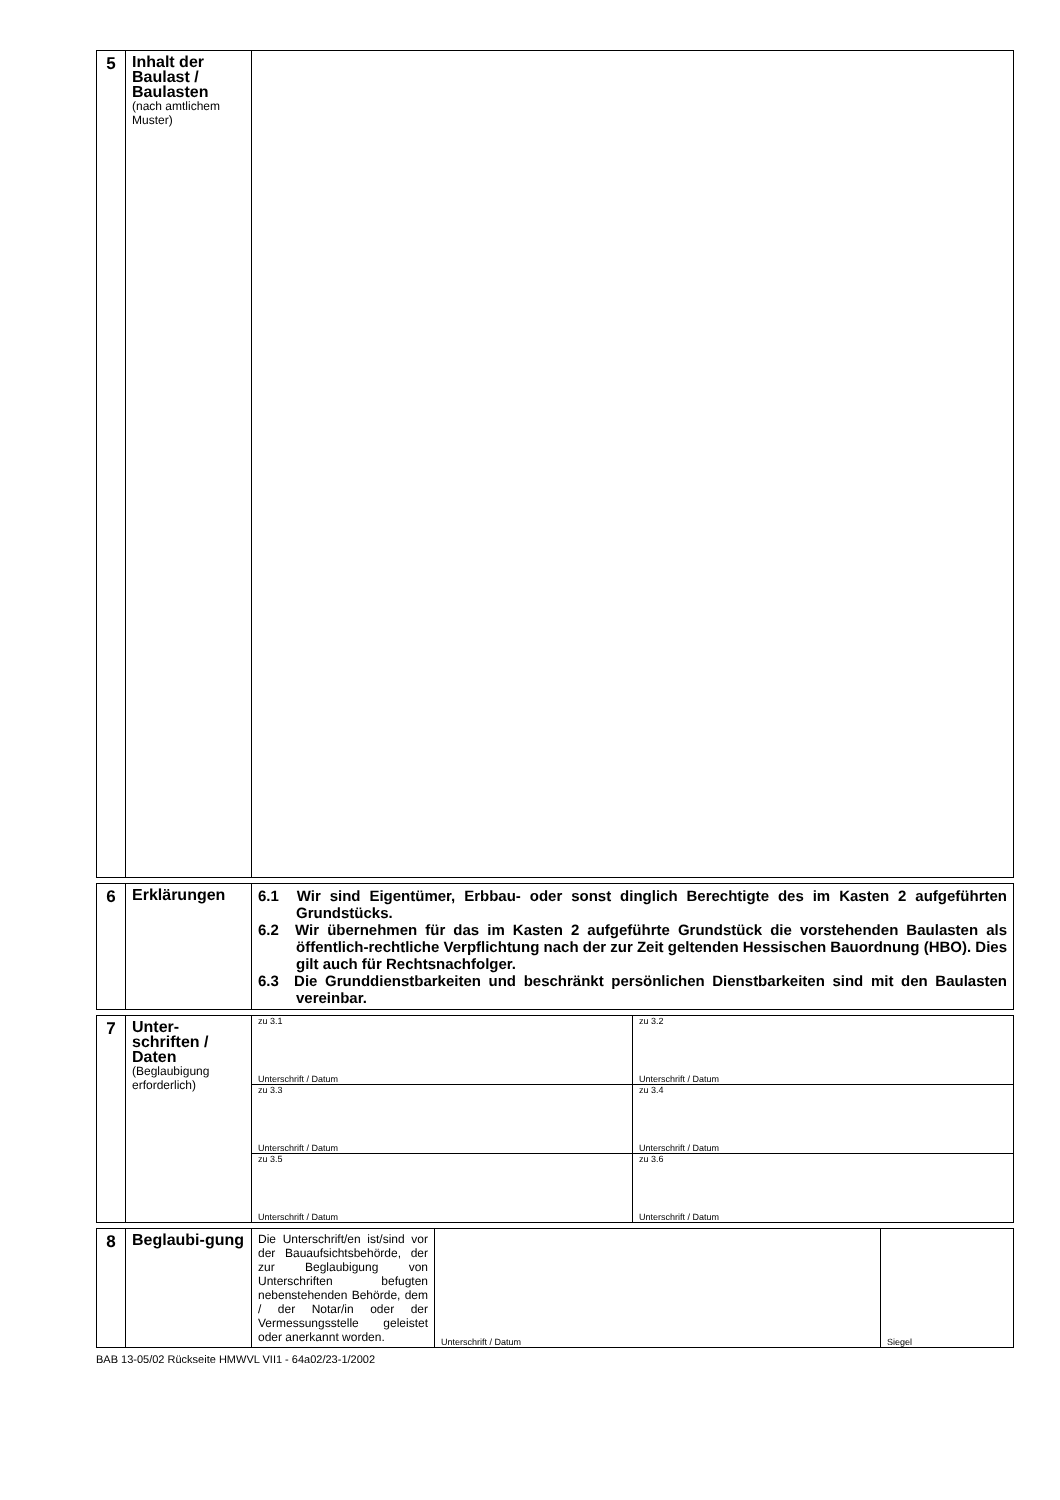| 5 | Inhalt der Baulast / Baulasten (nach amtlichem Muster) | |
| 6 | Erklärungen | 6.1 Wir sind Eigentümer, Erbbau- oder sonst dinglich Berechtigte des im Kasten 2 aufgeführten Grundstücks. 6.2 Wir übernehmen für das im Kasten 2 aufgeführte Grundstück die vorstehenden Baulasten als öffentlich-rechtliche Verpflichtung nach der zur Zeit geltenden Hessischen Bauordnung (HBO). Dies gilt auch für Rechtsnachfolger. 6.3 Die Grunddienstbarkeiten und beschränkt persönlichen Dienstbarkeiten sind mit den Baulasten vereinbar. |
| 7 | Unter-schriften / Daten (Beglaubigung erforderlich) | zu 3.1 Unterschrift / Datum | zu 3.2 Unterschrift / Datum |
| | | zu 3.3 Unterschrift / Datum | zu 3.4 Unterschrift / Datum |
| | | zu 3.5 Unterschrift / Datum | zu 3.6 Unterschrift / Datum |
| 8 | Beglaubi-gung | Die Unterschrift/en ist/sind vor der Bauaufsichtsbehörde, der zur Beglaubigung von Unterschriften befugten nebenstehenden Behörde, dem / der Notar/in oder der Vermessungsstelle geleistet oder anerkannt worden. | Unterschrift / Datum | Siegel |
BAB 13-05/02 Rückseite HMWVL VII1 - 64a02/23-1/2002